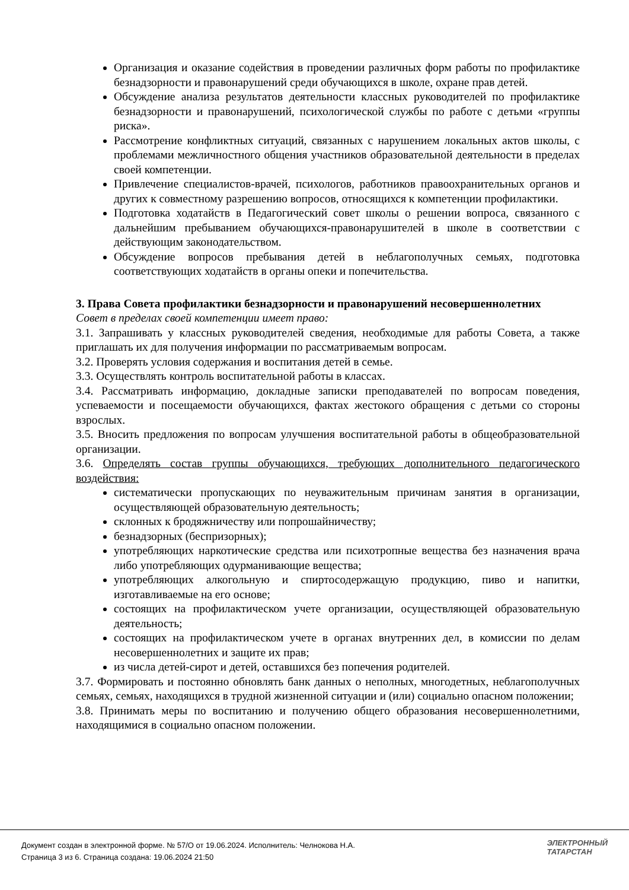Организация и оказание содействия в проведении различных форм работы по профилактике безнадзорности и правонарушений среди обучающихся в школе, охране прав детей.
Обсуждение анализа результатов деятельности классных руководителей по профилактике безнадзорности и правонарушений, психологической службы по работе с детьми «группы риска».
Рассмотрение конфликтных ситуаций, связанных с нарушением локальных актов школы, с проблемами межличностного общения участников образовательной деятельности в пределах своей компетенции.
Привлечение специалистов-врачей, психологов, работников правоохранительных органов и других к совместному разрешению вопросов, относящихся к компетенции профилактики.
Подготовка ходатайств в Педагогический совет школы о решении вопроса, связанного с дальнейшим пребыванием обучающихся-правонарушителей в школе в соответствии с действующим законодательством.
Обсуждение вопросов пребывания детей в неблагополучных семьях, подготовка соответствующих ходатайств в органы опеки и попечительства.
3. Права Совета профилактики безнадзорности и правонарушений несовершеннолетних
Совет в пределах своей компетенции имеет право:
3.1. Запрашивать у классных руководителей сведения, необходимые для работы Совета, а также приглашать их для получения информации по рассматриваемым вопросам.
3.2. Проверять условия содержания и воспитания детей в семье.
3.3. Осуществлять контроль воспитательной работы в классах.
3.4. Рассматривать информацию, докладные записки преподавателей по вопросам поведения, успеваемости и посещаемости обучающихся, фактах жестокого обращения с детьми со стороны взрослых.
3.5. Вносить предложения по вопросам улучшения воспитательной работы в общеобразовательной организации.
3.6. Определять состав группы обучающихся, требующих дополнительного педагогического воздействия:
систематически пропускающих по неуважительным причинам занятия в организации, осуществляющей образовательную деятельность;
склонных к бродяжничеству или попрошайничеству;
безнадзорных (беспризорных);
употребляющих наркотические средства или психотропные вещества без назначения врача либо употребляющих одурманивающие вещества;
употребляющих алкогольную и спиртосодержащую продукцию, пиво и напитки, изготавливаемые на его основе;
состоящих на профилактическом учете организации, осуществляющей образовательную деятельность;
состоящих на профилактическом учете в органах внутренних дел, в комиссии по делам несовершеннолетних и защите их прав;
из числа детей-сирот и детей, оставшихся без попечения родителей.
3.7. Формировать и постоянно обновлять банк данных о неполных, многодетных, неблагополучных семьях, семьях, находящихся в трудной жизненной ситуации и (или) социально опасном положении;
3.8. Принимать меры по воспитанию и получению общего образования несовершеннолетними, находящимися в социально опасном положении.
Документ создан в электронной форме. № 57/О от 19.06.2024. Исполнитель: Челнокова Н.А.
Страница 3 из 6. Страница создана: 19.06.2024 21:50
ЭЛЕКТРОННЫЙ
ТАТАРСТАН